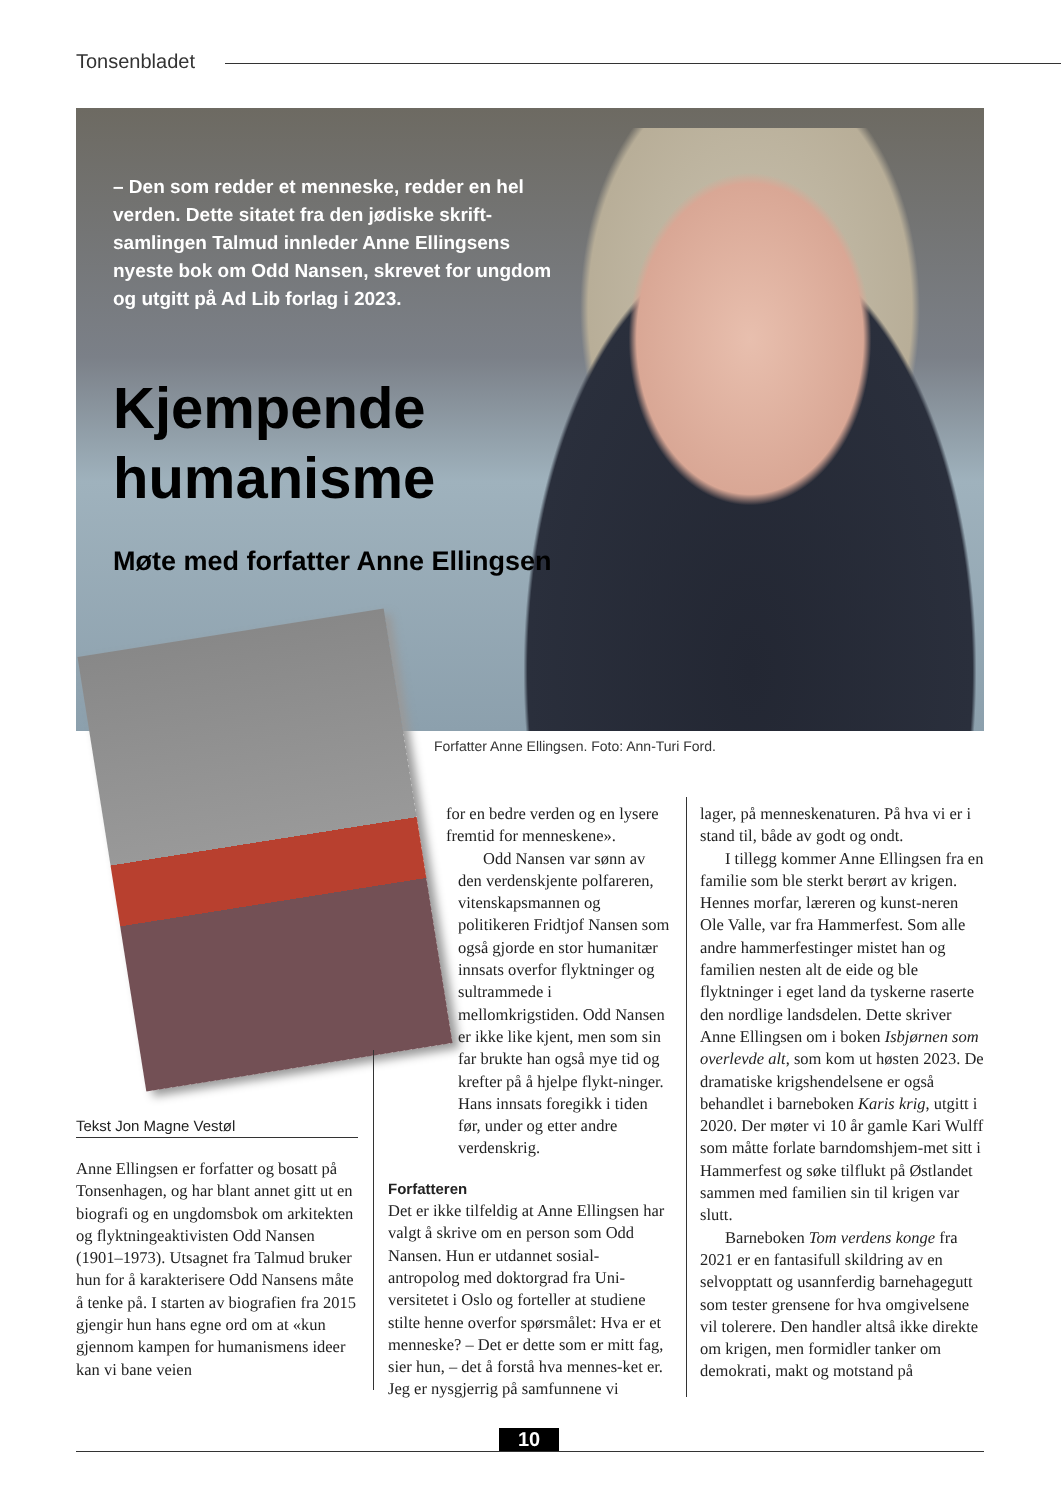Tonsenbladet
– Den som redder et menneske, redder en hel verden. Dette sitatet fra den jødiske skrift-samlingen Talmud innleder Anne Ellingsens nyeste bok om Odd Nansen, skrevet for ungdom og utgitt på Ad Lib forlag i 2023.
Kjempende humanisme
Møte med forfatter Anne Ellingsen
Forfatter Anne Ellingsen. Foto: Ann-Turi Ford.
Tekst Jon Magne Vestøl
Anne Ellingsen er forfatter og bosatt på Tonsenhagen, og har blant annet gitt ut en biografi og en ungdomsbok om arkitekten og flyktningeaktivisten Odd Nansen (1901–1973). Utsagnet fra Talmud bruker hun for å karakterisere Odd Nansens måte å tenke på. I starten av biografien fra 2015 gjengir hun hans egne ord om at «kun gjennom kampen for humanismens ideer kan vi bane veien
for en bedre verden og en lysere fremtid for menneskene».
Odd Nansen var sønn av den verdenskjente polfareren, vitenskapsmannen og politikeren Fridtjof Nansen som også gjorde en stor humanitær innsats overfor flyktninger og sultrammede i mellomkrigstiden. Odd Nansen er ikke like kjent, men som sin far brukte han også mye tid og krefter på å hjelpe flykt-ninger. Hans innsats foregikk i tiden før, under og etter andre verdenskrig.
Forfatteren
Det er ikke tilfeldig at Anne Ellingsen har valgt å skrive om en person som Odd Nansen. Hun er utdannet sosial-antropolog med doktorgrad fra Uni-versitetet i Oslo og forteller at studiene stilte henne overfor spørsmålet: Hva er et menneske? – Det er dette som er mitt fag, sier hun, – det å forstå hva mennes-ket er. Jeg er nysgjerrig på samfunnene vi
lager, på menneskenaturen. På hva vi er i stand til, både av godt og ondt.
I tillegg kommer Anne Ellingsen fra en familie som ble sterkt berørt av krigen. Hennes morfar, læreren og kunst-neren Ole Valle, var fra Hammerfest. Som alle andre hammerfestinger mistet han og familien nesten alt de eide og ble flyktninger i eget land da tyskerne raserte den nordlige landsdelen. Dette skriver Anne Ellingsen om i boken Isbjørnen som overlevde alt, som kom ut høsten 2023. De dramatiske krigshendelsene er også behandlet i barneboken Karis krig, utgitt i 2020. Der møter vi 10 år gamle Kari Wulff som måtte forlate barndomshjem-met sitt i Hammerfest og søke tilflukt på Østlandet sammen med familien sin til krigen var slutt.
Barneboken Tom verdens konge fra 2021 er en fantasifull skildring av en selvopptatt og usannferdig barnehagegutt som tester grensene for hva omgivelsene vil tolerere. Den handler altså ikke direkte om krigen, men formidler tanker om demokrati, makt og motstand på
10